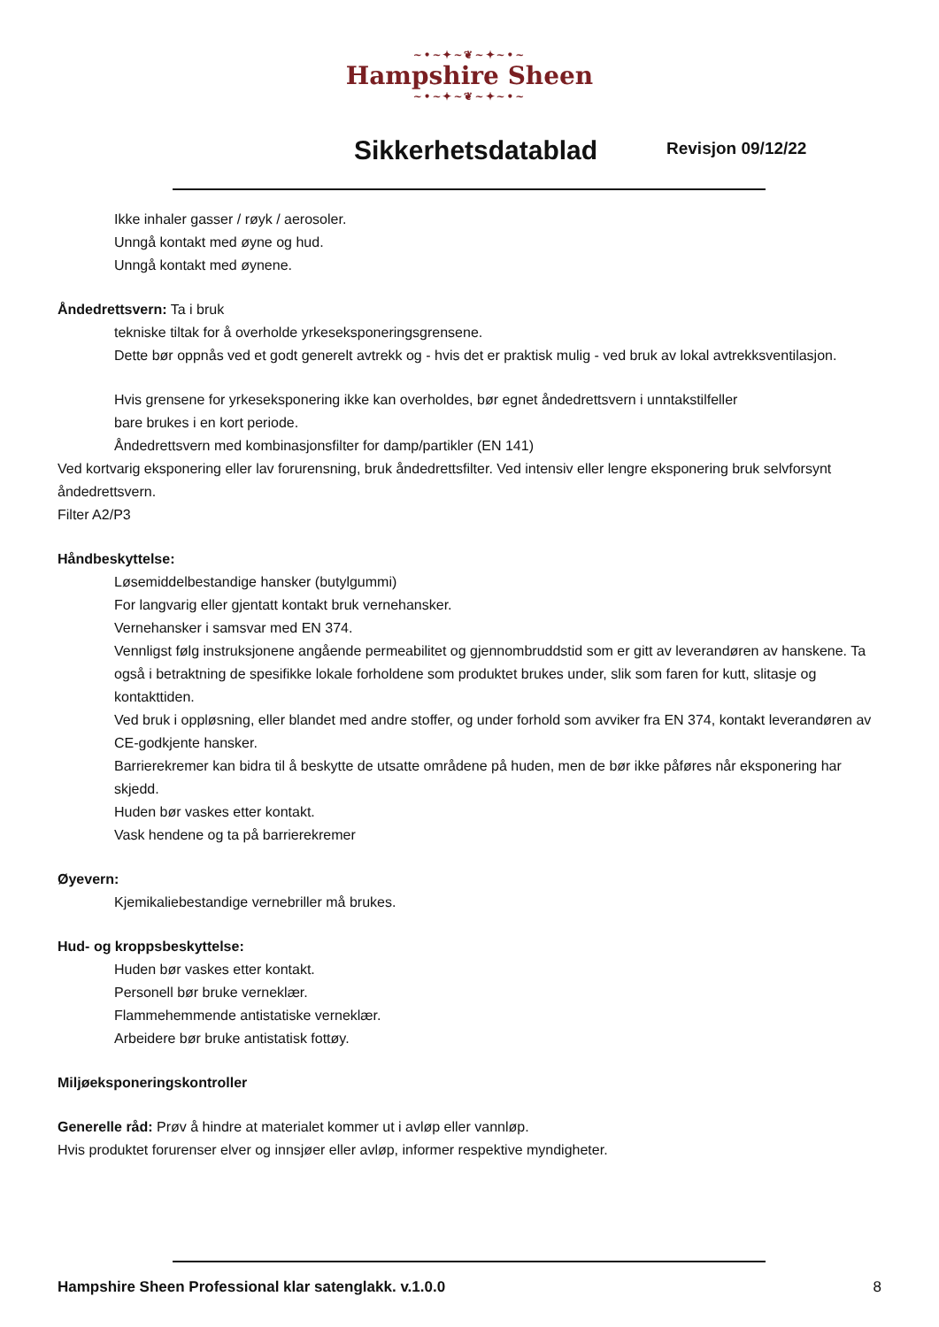~•~✦~❦~✦~•~
Hampshire Sheen
~•~✦~❦~✦~•~
Sikkerhetsdatablad Revisjon 09/12/22
Ikke inhaler gasser / røyk / aerosoler.
Unngå kontakt med øyne og hud.
Unngå kontakt med øynene.
Åndedrettsvern: Ta i bruk
tekniske tiltak for å overholde yrkeseksponeringsgrensene.
Dette bør oppnås ved et godt generelt avtrekk og - hvis det er praktisk mulig - ved bruk av lokal avtrekksventilasjon.
Hvis grensene for yrkeseksponering ikke kan overholdes, bør egnet åndedrettsvern i unntakstilfeller
bare brukes i en kort periode.
Åndedrettsvern med kombinasjonsfilter for damp/partikler (EN 141)
Ved kortvarig eksponering eller lav forurensning, bruk åndedrettsfilter. Ved intensiv eller lengre eksponering bruk selvforsynt åndedrettsvern.
Filter A2/P3
Håndbeskyttelse:
Løsemiddelbestandige hansker (butylgummi)
For langvarig eller gjentatt kontakt bruk vernehansker.
Vernehansker i samsvar med EN 374.
Vennligst følg instruksjonene angående permeabilitet og gjennombruddstid som er gitt av leverandøren av hanskene. Ta også i betraktning de spesifikke lokale forholdene som produktet brukes under, slik som faren for kutt, slitasje og kontakttiden.
Ved bruk i oppløsning, eller blandet med andre stoffer, og under forhold som avviker fra EN 374, kontakt leverandøren av CE-godkjente hansker.
Barrierekremer kan bidra til å beskytte de utsatte områdene på huden, men de bør ikke påføres når eksponering har skjedd.
Huden bør vaskes etter kontakt.
Vask hendene og ta på barrierekremer
Øyevern:
Kjemikaliebestandige vernebriller må brukes.
Hud- og kroppsbeskyttelse:
Huden bør vaskes etter kontakt.
Personell bør bruke verneklær.
Flammehemmende antistatiske verneklær.
Arbeidere bør bruke antistatisk fottøy.
Miljøeksponeringskontroller
Generelle råd: Prøv å hindre at materialet kommer ut i avløp eller vannløp.
Hvis produktet forurenser elver og innsjøer eller avløp, informer respektive myndigheter.
Hampshire Sheen Professional klar satenglakk. v.1.0.0 8